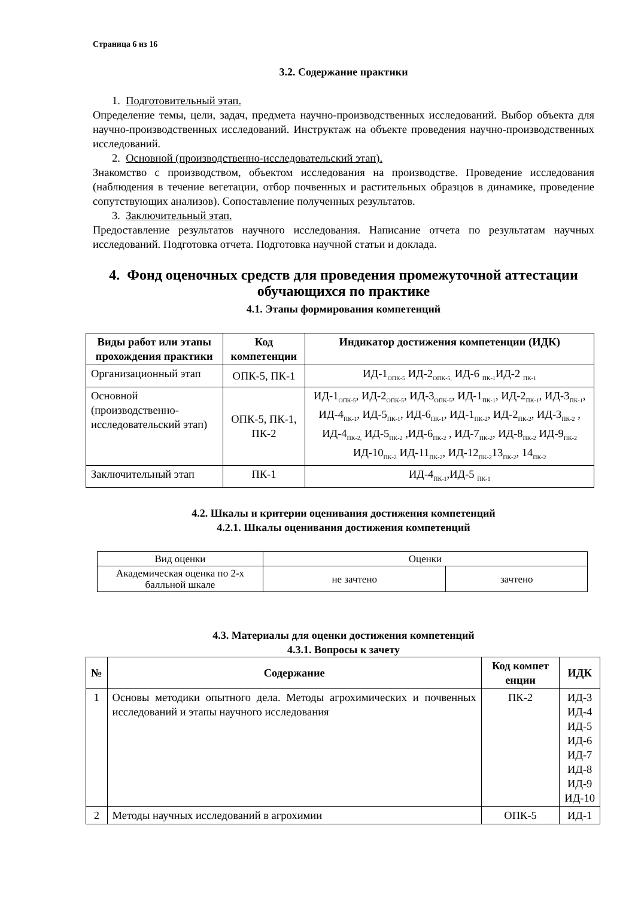Страница 6 из 16
3.2. Содержание практики
1. Подготовительный этап.
Определение темы, цели, задач, предмета научно-производственных исследований. Выбор объекта для научно-производственных исследований. Инструктаж на объекте проведения научно-производственных исследований.
2. Основной (производственно-исследовательский этап).
Знакомство с производством, объектом исследования на производстве. Проведение исследования (наблюдения в течение вегетации, отбор почвенных и растительных образцов в динамике, проведение сопутствующих анализов). Сопоставление полученных результатов.
3. Заключительный этап.
Предоставление результатов научного исследования. Написание отчета по результатам научных исследований. Подготовка отчета. Подготовка научной статьи и доклада.
4. Фонд оценочных средств для проведения промежуточной аттестации обучающихся по практике
4.1. Этапы формирования компетенций
| Виды работ или этапы прохождения практики | Код компетенции | Индикатор достижения компетенции (ИДК) |
| --- | --- | --- |
| Организационный этап | ОПК-5, ПК-1 | ИД-1<sub>ОПК-5</sub> ИД-2<sub>ОПК-5,</sub> ИД-6 <sub>ПК-1</sub>ИД-2 <sub>ПК-1</sub> |
| Основной (производственно-исследовательский этап) | ОПК-5, ПК-1, ПК-2 | ИД-1<sub>ОПК-5</sub>, ИД-2<sub>ОПК-5</sub>, ИД-3<sub>ОПК-5</sub>, ИД-1<sub>ПК-1</sub>, ИД-2<sub>ПК-1</sub>, ИД-3<sub>ПК-1</sub>, ИД-4<sub>ПК-1</sub>, ИД-5<sub>ПК-1</sub>, ИД-6<sub>ПК-1</sub>, ИД-1<sub>ПК-2</sub>, ИД-2<sub>ПК-2</sub>, ИД-3<sub>ПК-2</sub> , ИД-4<sub>ПК-2,</sub> ИД-5<sub>ПК-2</sub> ,ИД-6<sub>ПК-2</sub> , ИД-7<sub>ПК-2</sub>, ИД-8<sub>ПК-2</sub> ИД-9<sub>ПК-2</sub> ИД-10<sub>ПК-2</sub> ИД-11<sub>ПК-2</sub>, ИД-12<sub>ПК-2</sub>13<sub>ПК-2</sub>, 14<sub>ПК-2</sub> |
| Заключительный этап | ПК-1 | ИД-4<sub>ПК-1</sub>,ИД-5 <sub>ПК-1</sub> |
4.2. Шкалы и критерии оценивания достижения компетенций
4.2.1. Шкалы оценивания достижения компетенций
| Вид оценки | Оценки | |
| Академическая оценка по 2-х балльной шкале | не зачтено | зачтено |
4.3. Материалы для оценки достижения компетенций
4.3.1. Вопросы к зачету
| № | Содержание | Код компет енции | ИДК |
| --- | --- | --- | --- |
| 1 | Основы методики опытного дела. Методы агрохимических и почвенных исследований и этапы научного исследования | ПК-2 | ИД-3 ИД-4 ИД-5 ИД-6 ИД-7 ИД-8 ИД-9 ИД-10 |
| 2 | Методы научных исследований в агрохимии | ОПК-5 | ИД-1 |